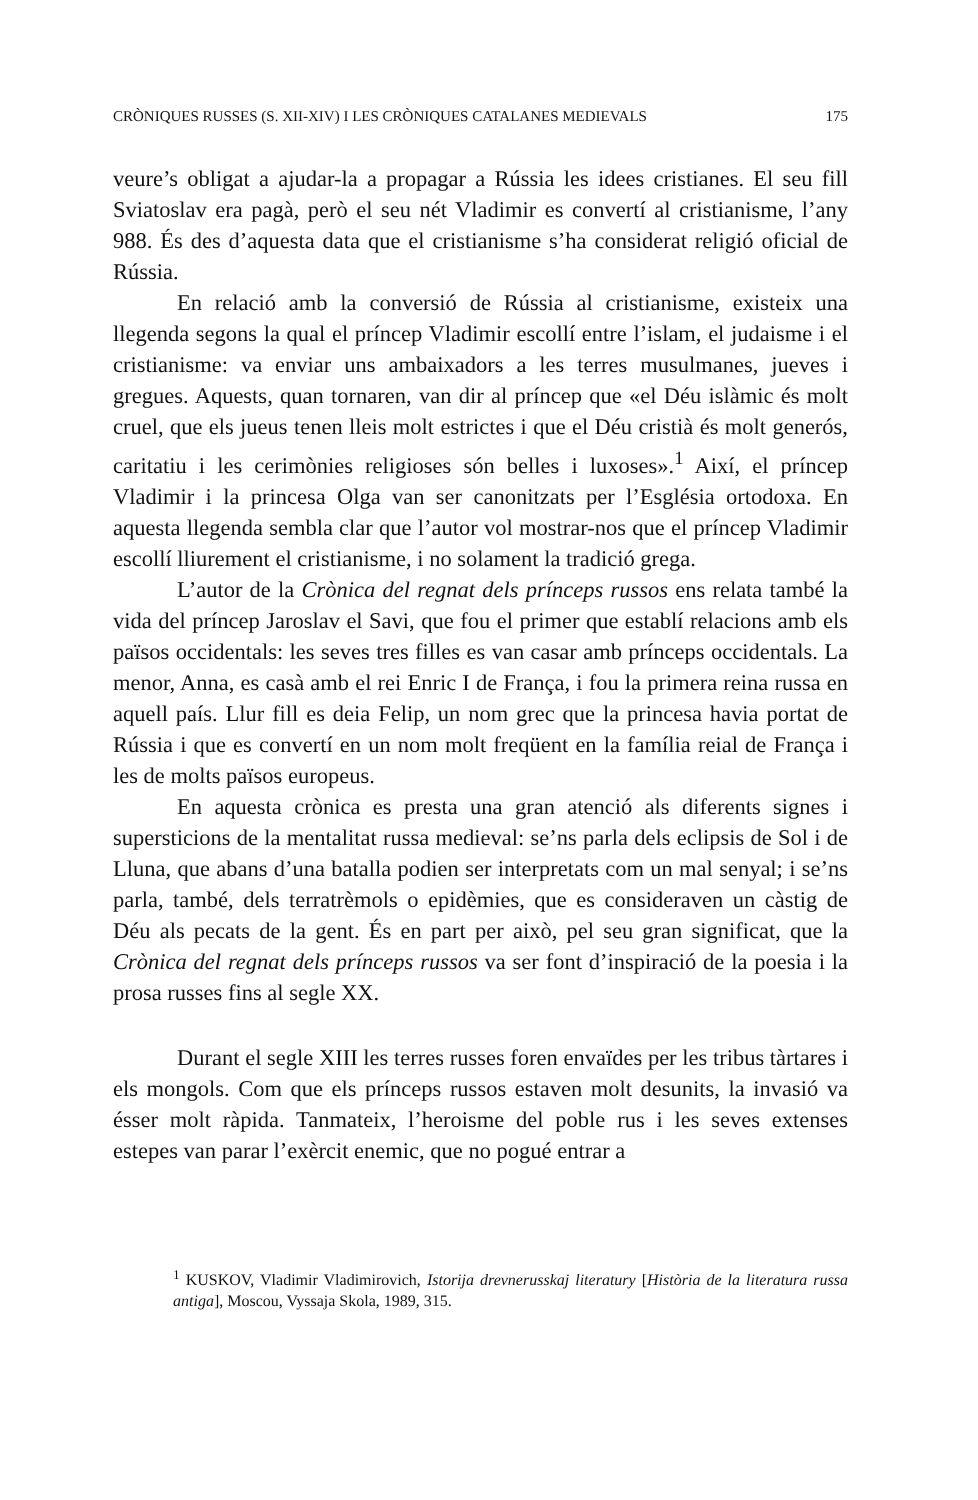CRÒNIQUES RUSSES (S. XII-XIV) I LES CRÒNIQUES CATALANES MEDIEVALS 175
veure’s obligat a ajudar-la a propagar a Rússia les idees cristianes. El seu fill Sviatoslav era pagà, però el seu nét Vladimir es convertí al cristianisme, l’any 988. És des d’aquesta data que el cristianisme s’ha considerat religió oficial de Rússia.
En relació amb la conversió de Rússia al cristianisme, existeix una llegenda segons la qual el príncep Vladimir escollí entre l’islam, el judaisme i el cristianisme: va enviar uns ambaixadors a les terres musulmanes, jueves i gregues. Aquests, quan tornaren, van dir al príncep que «el Déu islàmic és molt cruel, que els jueus tenen lleis molt estrictes i que el Déu cristià és molt generós, caritatiu i les cerimònies religioses són belles i luxoses».<sup>1</sup> Així, el príncep Vladimir i la princesa Olga van ser canonitzats per l’Església ortodoxa. En aquesta llegenda sembla clar que l’autor vol mostrar-nos que el príncep Vladimir escollí lliurement el cristianisme, i no solament la tradició grega.
L’autor de la Crònica del regnat dels prínceps russos ens relata també la vida del príncep Jaroslav el Savi, que fou el primer que establí relacions amb els països occidentals: les seves tres filles es van casar amb prínceps occidentals. La menor, Anna, es casà amb el rei Enric I de França, i fou la primera reina russa en aquell país. Llur fill es deia Felip, un nom grec que la princesa havia portat de Rússia i que es convertí en un nom molt freqüent en la família reial de França i les de molts països europeus.
En aquesta crònica es presta una gran atenció als diferents signes i supersticions de la mentalitat russa medieval: se’ns parla dels eclipsis de Sol i de Lluna, que abans d’una batalla podien ser interpretats com un mal senyal; i se’ns parla, també, dels terratrèmols o epidèmies, que es consideraven un càstig de Déu als pecats de la gent. És en part per això, pel seu gran significat, que la Crònica del regnat dels prínceps russos va ser font d’inspiració de la poesia i la prosa russes fins al segle XX.
Durant el segle XIII les terres russes foren envaïdes per les tribus tàrtares i els mongols. Com que els prínceps russos estaven molt desunits, la invasió va ésser molt ràpida. Tanmateix, l’heroisme del poble rus i les seves extenses estepes van parar l’exèrcit enemic, que no pogué entrar a
<sup>1</sup> KUSKOV, Vladimir Vladimirovich, Istorija drevnerusskaj literatury [Història de la literatura russa antiga], Moscou, Vyssaja Skola, 1989, 315.